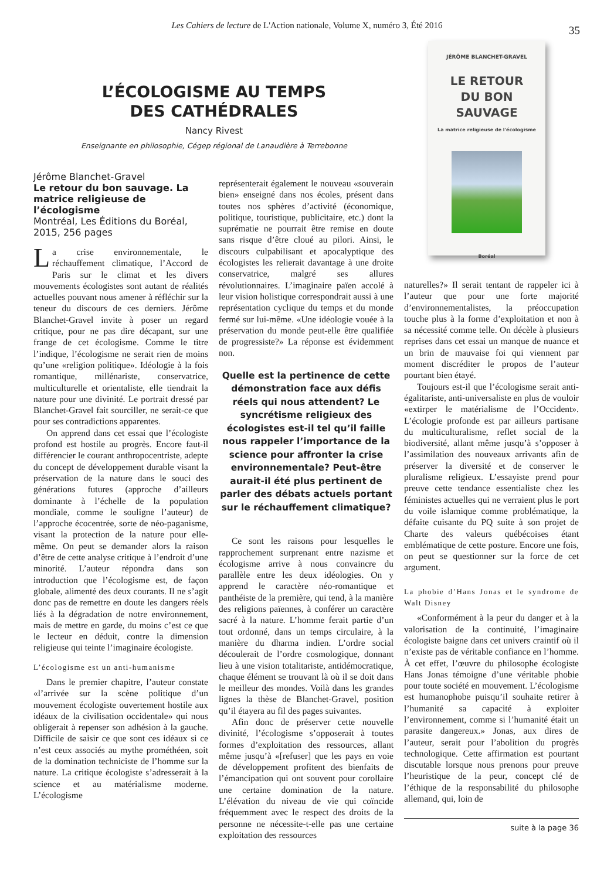Les Cahiers de lecture de L'Action nationale, Volume X, numéro 3, Été 2016
35
JÉRÔME BLANCHET-GRAVEL
LE RETOUR
DU BON
SAUVAGE
La matrice religieuse de l'écologisme
Boréal
L’ÉCOLOGISME AU TEMPS
DES CATHÉDRALES
Nancy Rivest
Enseignante en philosophie, Cégep régional de Lanaudière à Terrebonne
Jérôme Blanchet-Gravel
Le retour du bon sauvage. La matrice religieuse de l’écologisme
Montréal, Les Éditions du Boréal, 2015, 256 pages
La crise environnementale, le réchauffement climatique, l’Accord de Paris sur le climat et les divers mouvements écologistes sont autant de réalités actuelles pouvant nous amener à réfléchir sur la teneur du discours de ces derniers. Jérôme Blanchet-Gravel invite à poser un regard critique, pour ne pas dire décapant, sur une frange de cet écologisme. Comme le titre l’indique, l’écologisme ne serait rien de moins qu’une «religion politique». Idéologie à la fois romantique, millénariste, conservatrice, multiculturelle et orientaliste, elle tiendrait la nature pour une divinité. Le portrait dressé par Blanchet-Gravel fait sourciller, ne serait-ce que pour ses contradictions apparentes.
On apprend dans cet essai que l’écologiste profond est hostile au progrès. Encore faut-il différencier le courant anthropocentriste, adepte du concept de développement durable visant la préservation de la nature dans le souci des générations futures (approche d’ailleurs dominante à l’échelle de la population mondiale, comme le souligne l’auteur) de l’approche écocentrée, sorte de néo-paganisme, visant la protection de la nature pour elle-même. On peut se demander alors la raison d’être de cette analyse critique à l’endroit d’une minorité. L’auteur répondra dans son introduction que l’écologisme est, de façon globale, alimenté des deux courants. Il ne s’agit donc pas de remettre en doute les dangers réels liés à la dégradation de notre environnement, mais de mettre en garde, du moins c’est ce que le lecteur en déduit, contre la dimension religieuse qui teinte l’imaginaire écologiste.
L’écologisme est un anti-humanisme
Dans le premier chapitre, l’auteur constate «l’arrivée sur la scène politique d’un mouvement écologiste ouvertement hostile aux idéaux de la civilisation occidentale» qui nous obligerait à repenser son adhésion à la gauche. Difficile de saisir ce que sont ces idéaux si ce n’est ceux associés au mythe prométhéen, soit de la domination techniciste de l’homme sur la nature. La critique écologiste s’adresserait à la science et au matérialisme moderne. L’écologisme
représenterait également le nouveau «souverain bien» enseigné dans nos écoles, présent dans toutes nos sphères d’activité (économique, politique, touristique, publicitaire, etc.) dont la suprématie ne pourrait être remise en doute sans risque d’être cloué au pilori. Ainsi, le discours culpabilisant et apocalyptique des écologistes les relierait davantage à une droite conservatrice, malgré ses allures révolutionnaires. L’imaginaire païen accolé à leur vision holistique correspondrait aussi à une représentation cyclique du temps et du monde fermé sur lui-même. «Une idéologie vouée à la préservation du monde peut-elle être qualifiée de progressiste?» La réponse est évidemment non.
Quelle est la pertinence de cette démonstration face aux défis réels qui nous attendent? Le syncrétisme religieux des écologistes est-il tel qu’il faille nous rappeler l’importance de la science pour affronter la crise environnementale? Peut-être aurait-il été plus pertinent de parler des débats actuels portant sur le réchauffement climatique?
Ce sont les raisons pour lesquelles le rapprochement surprenant entre nazisme et écologisme arrive à nous convaincre du parallèle entre les deux idéologies. On y apprend le caractère néo-romantique et panthéiste de la première, qui tend, à la manière des religions païennes, à conférer un caractère sacré à la nature. L’homme ferait partie d’un tout ordonné, dans un temps circulaire, à la manière du dharma indien. L’ordre social découlerait de l’ordre cosmologique, donnant lieu à une vision totalitariste, antidémocratique, chaque élément se trouvant là où il se doit dans le meilleur des mondes. Voilà dans les grandes lignes la thèse de Blanchet-Gravel, position qu’il étayera au fil des pages suivantes.
Afin donc de préserver cette nouvelle divinité, l’écologisme s’opposerait à toutes formes d’exploitation des ressources, allant même jusqu’à «[refuser] que les pays en voie de développement profitent des bienfaits de l’émancipation qui ont souvent pour corollaire une certaine domination de la nature. L’élévation du niveau de vie qui coïncide fréquemment avec le respect des droits de la personne ne nécessite-t-elle pas une certaine exploitation des ressources
naturelles?» Il serait tentant de rappeler ici à l’auteur que pour une forte majorité d’environnementalistes, la préoccupation touche plus à la forme d’exploitation et non à sa nécessité comme telle. On décèle à plusieurs reprises dans cet essai un manque de nuance et un brin de mauvaise foi qui viennent par moment discréditer le propos de l’auteur pourtant bien étayé.
Toujours est-il que l’écologisme serait anti-égalitariste, anti-universaliste en plus de vouloir «extirper le matérialisme de l’Occident». L’écologie profonde est par ailleurs partisane du multiculturalisme, reflet social de la biodiversité, allant même jusqu’à s’opposer à l’assimilation des nouveaux arrivants afin de préserver la diversité et de conserver le pluralisme religieux. L’essayiste prend pour preuve cette tendance essentialiste chez les féministes actuelles qui ne verraient plus le port du voile islamique comme problématique, la défaite cuisante du PQ suite à son projet de Charte des valeurs québécoises étant emblématique de cette posture. Encore une fois, on peut se questionner sur la force de cet argument.
La phobie d’Hans Jonas et le syndrome de Walt Disney
«Conformément à la peur du danger et à la valorisation de la continuité, l’imaginaire écologiste baigne dans cet univers craintif où il n’existe pas de véritable confiance en l’homme. À cet effet, l’œuvre du philosophe écologiste Hans Jonas témoigne d’une véritable phobie pour toute société en mouvement. L’écologisme est humanophobe puisqu’il souhaite retirer à l’humanité sa capacité à exploiter l’environnement, comme si l’humanité était un parasite dangereux.» Jonas, aux dires de l’auteur, serait pour l’abolition du progrès technologique. Cette affirmation est pourtant discutable lorsque nous prenons pour preuve l’heuristique de la peur, concept clé de l’éthique de la responsabilité du philosophe allemand, qui, loin de
suite à la page 36